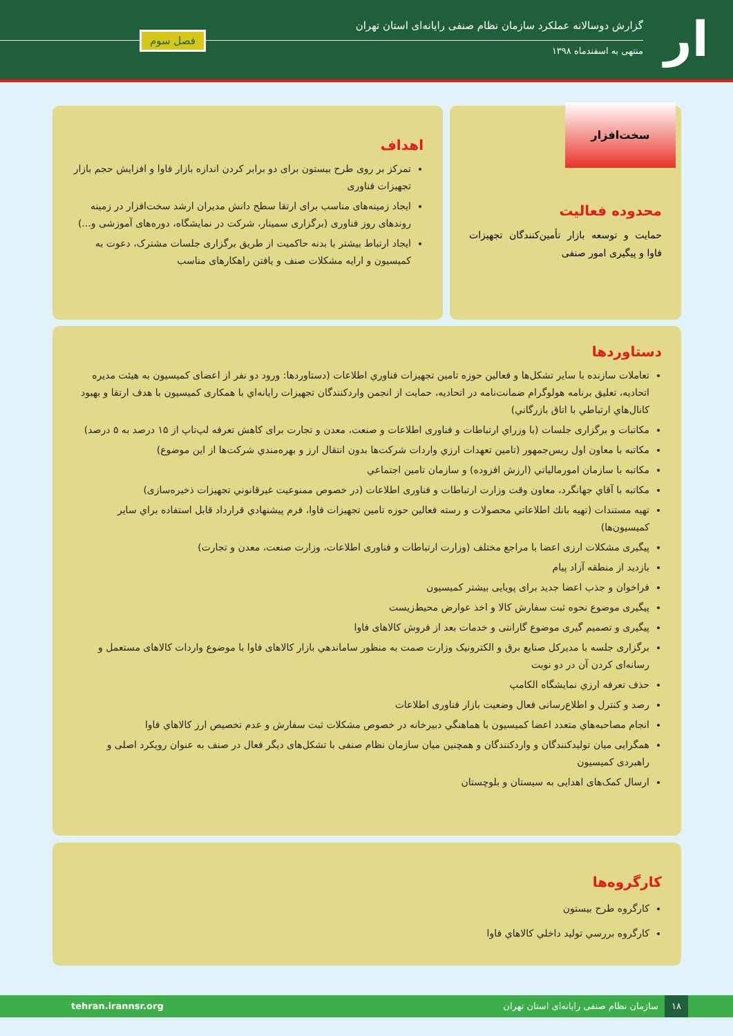ار
گزارش دوسالانه عملکرد سازمان نظام صنفی رایانه‌ای استان تهران
منتهی به اسفندماه ۱۳۹۸
فصل سوم
محدوده فعالیت
حمایت و توسعه بازار تأمین‌کنندگان تجهیزات فاوا و پیگیری امور صنفی
سخت‌افزار
اهداف
تمرکز بر روی طرح بیستون برای دو برابر کردن اندازه بازار فاوا و افزایش حجم بازار تجهیزات فناوری
ایجاد زمینه‌های مناسب برای ارتقا سطح دانش مدیران ارشد سخت‌افزار در زمینه روندهای روز فناوری (برگزاری سمینار، شرکت در نمایشگاه، دوره‌های آموزشی و...)
ایجاد ارتباط بیشتر با بدنه حاکمیت از طریق برگزاری جلسات مشترک، دعوت به کمیسیون و ارایه مشکلات صنف و یافتن راهکارهای مناسب
دستاوردها
تعاملات سازنده با سایر تشکل‌ها و فعالین حوزه تامین تجهیزات فناوري اطلاعات (دستاوردها: ورود دو نفر از اعضای کمیسیون به هیئت مدیره اتحادیه، تعلیق برنامه هولوگرام ضمانت‌نامه در اتحادیه، حمایت از انجمن واردکنندگان تجهیزات رایانه‌اي با همکاری کمیسیون با هدف ارتقا و بهبود کانال‌هاي ارتباطي با اتاق بازرگاني)
مکاتبات و برگزاری جلسات (با وزراي ارتباطات و فناوری اطلاعات و صنعت، معدن و تجارت برای کاهش تعرفه لپ‌تاپ از ۱۵ درصد به ۵ درصد)
مکاتبه با معاون اول ریس‌جمهور (تامین تعهدات ارزي واردات شرکت‌ها بدون انتقال ارز و بهره‌مندي شرکت‌ها از این موضوع)
مکاتبه با سازمان امورمالیاتي (ارزش افزوده) و سازمان تامین اجتماعي
مکاتبه با آقاي جهانگرد، معاون وقت وزارت ارتباطات و فناوری اطلاعات (در خصوص ممنوعیت غیرقانوني تجهیزات ذخیره‌سازی)
تهیه مستندات (تهیه بانك اطلاعاتي محصولات و رسته فعالین حوزه تامین تجهیزات فاوا، فرم پیشنهادي قرارداد قابل استفاده براي سایر کمیسیون‌ها)
پیگیری مشکلات ارزی اعضا با مراجع مختلف (وزارت ارتباطات و فناوری اطلاعات، وزارت صنعت، معدن و تجارت)
بازدید از منطقه آزاد پیام
فراخوان و جذب اعضا جدید برای پویایی بیشتر کمیسیون
پیگیری موضوع نحوه ثبت سفارش کالا و اخذ عوارض محیط‌زیست
پیگیری و تصمیم گیری موضوع گارانتی و خدمات بعد از فروش کالاهای فاوا
برگزاری جلسه با مدیرکل صنایع برق و الکترونیک وزارت صمت به منظور ساماندهي بازار کالاهای فاوا با موضوع واردات کالاهای مستعمل و رسانه‌ای کردن آن در دو نوبت
حذف تعرفه ارزي نمایشگاه الکامپ
رصد و کنترل و اطلاع‌رسانی فعال وضعیت بازار فناوری اطلاعات
انجام مصاحبه‌هاي متعدد اعضا کمیسیون با هماهنگي دبیرخانه در خصوص مشکلات ثبت سفارش و عدم تخصیص ارز کالاهاي فاوا
همگرایی میان تولیدکنندگان و واردکنندگان و همچنین میان سازمان نظام صنفی با تشکل‌های دیگر فعال در صنف به عنوان رویکرد اصلی و راهبردی کمیسیون
ارسال کمک‌های اهدایی به سیستان و بلوچستان
کارگروه‌ها
کارگروه طرح بیستون
کارگروه بررسي تولید داخلي کالاهاي فاوا
۱۸ سازمان نظام صنفی رایانه‌ای استان تهران tehran.irannsr.org